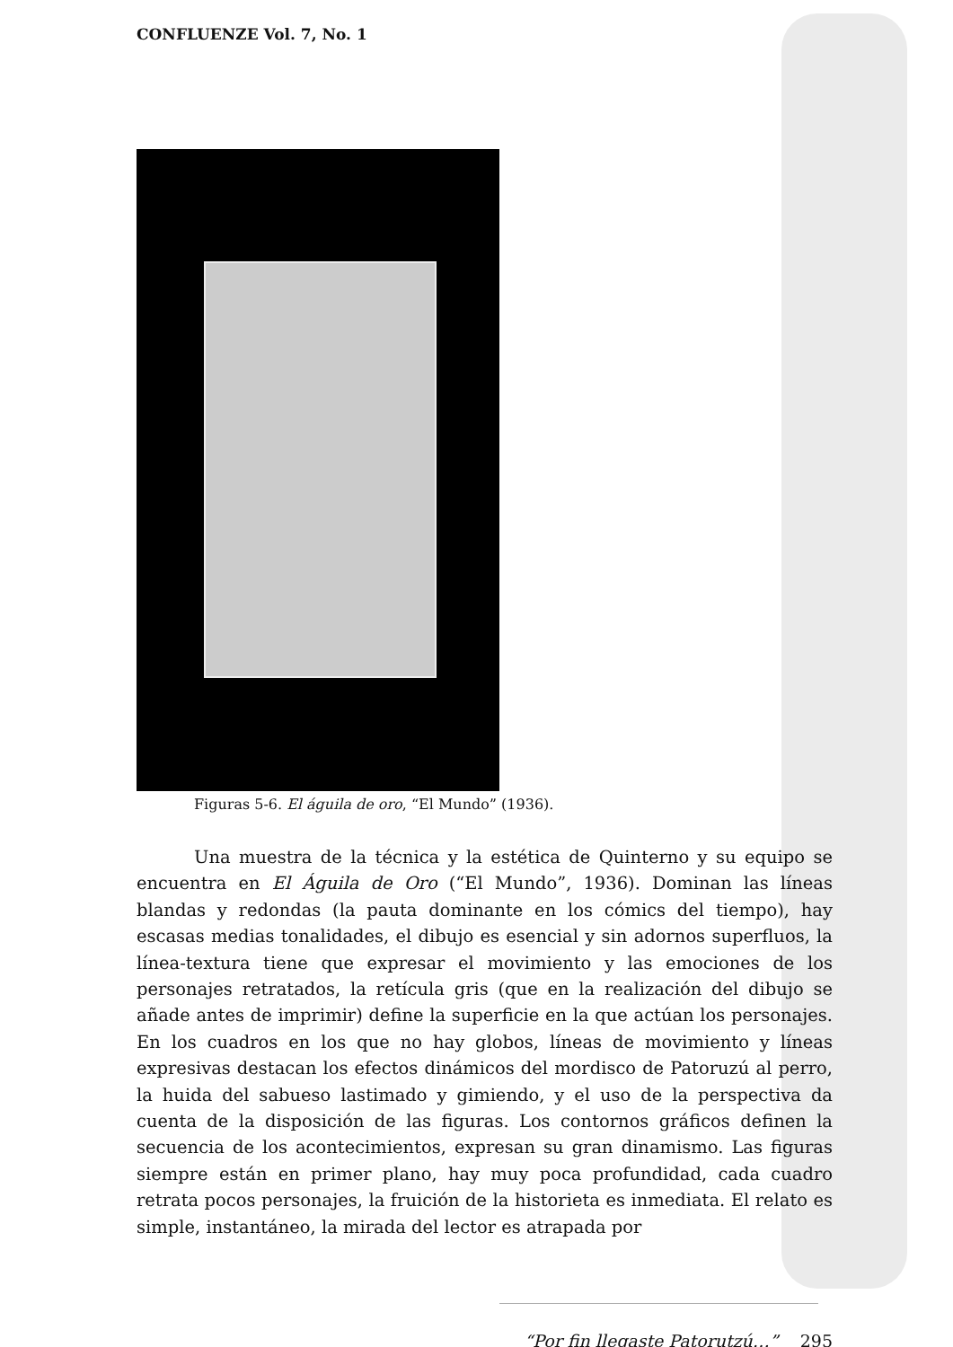CONFLUENZE Vol. 7, No. 1
Figuras 5-6. El águila de oro, “El Mundo” (1936).
Una muestra de la técnica y la estética de Quinterno y su equipo se encuentra en El Águila de Oro (“El Mundo”, 1936). Dominan las líneas blandas y redondas (la pauta dominante en los cómics del tiempo), hay escasas medias tonalidades, el dibujo es esencial y sin adornos superfluos, la línea-textura tiene que expresar el movimiento y las emociones de los personajes retratados, la retícula gris (que en la realización del dibujo se añade antes de imprimir) define la superficie en la que actúan los personajes. En los cuadros en los que no hay globos, líneas de movimiento y líneas expresivas destacan los efectos dinámicos del mordisco de Patoruzú al perro, la huida del sabueso lastimado y gimiendo, y el uso de la perspectiva da cuenta de la disposición de las figuras. Los contornos gráficos definen la secuencia de los acontecimientos, expresan su gran dinamismo. Las figuras siempre están en primer plano, hay muy poca profundidad, cada cuadro retrata pocos personajes, la fruición de la historieta es inmediata. El relato es simple, instantáneo, la mirada del lector es atrapada por
“Por fin llegaste Patorutzú…” 295